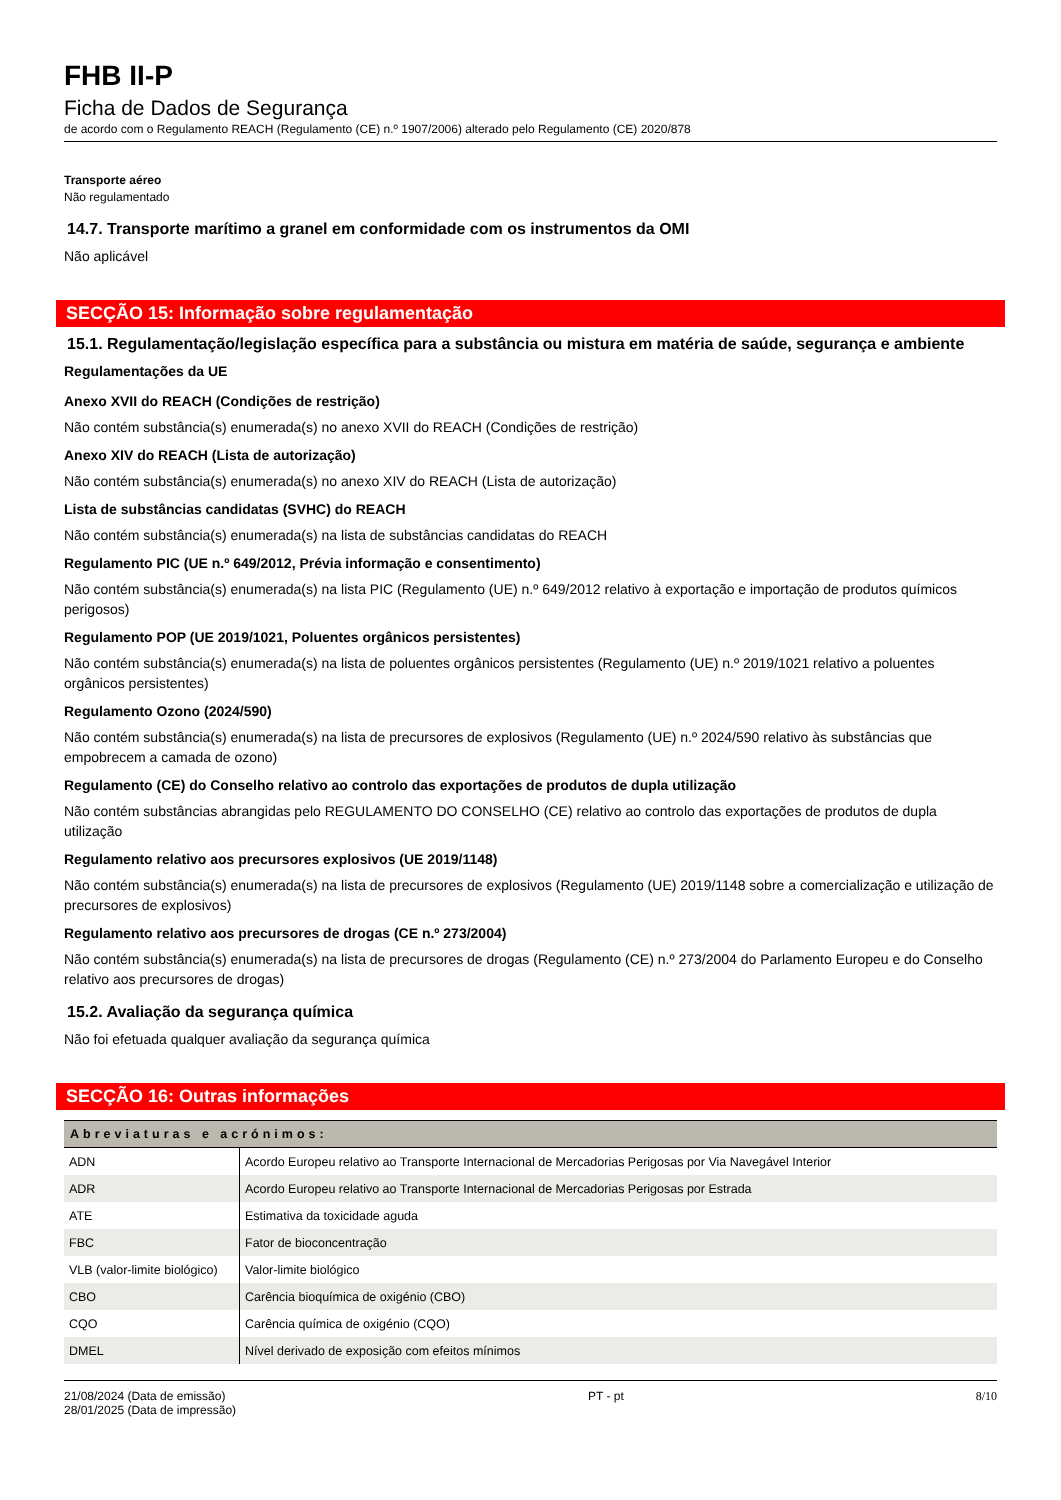FHB II-P
Ficha de Dados de Segurança
de acordo com o Regulamento REACH (Regulamento (CE) n.º 1907/2006) alterado pelo Regulamento (CE) 2020/878
Transporte aéreo
Não regulamentado
14.7. Transporte marítimo a granel em conformidade com os instrumentos da OMI
Não aplicável
SECÇÃO 15: Informação sobre regulamentação
15.1. Regulamentação/legislação específica para a substância ou mistura em matéria de saúde, segurança e ambiente
Regulamentações da UE
Anexo XVII do REACH (Condições de restrição)
Não contém substância(s) enumerada(s) no anexo XVII do REACH (Condições de restrição)
Anexo XIV do REACH (Lista de autorização)
Não contém substância(s) enumerada(s) no anexo XIV do REACH (Lista de autorização)
Lista de substâncias candidatas (SVHC) do REACH
Não contém substância(s) enumerada(s) na lista de substâncias candidatas do REACH
Regulamento PIC (UE n.º 649/2012, Prévia informação e consentimento)
Não contém substância(s) enumerada(s) na lista PIC (Regulamento (UE) n.º 649/2012 relativo à exportação e importação de produtos químicos perigosos)
Regulamento POP (UE 2019/1021, Poluentes orgânicos persistentes)
Não contém substância(s) enumerada(s) na lista de poluentes orgânicos persistentes (Regulamento (UE) n.º 2019/1021 relativo a poluentes orgânicos persistentes)
Regulamento Ozono (2024/590)
Não contém substância(s) enumerada(s) na lista de precursores de explosivos (Regulamento (UE) n.º 2024/590 relativo às substâncias que empobrecem a camada de ozono)
Regulamento (CE) do Conselho relativo ao controlo das exportações de produtos de dupla utilização
Não contém substâncias abrangidas pelo REGULAMENTO DO CONSELHO (CE) relativo ao controlo das exportações de produtos de dupla utilização
Regulamento relativo aos precursores explosivos (UE 2019/1148)
Não contém substância(s) enumerada(s) na lista de precursores de explosivos (Regulamento (UE) 2019/1148 sobre a comercialização e utilização de precursores de explosivos)
Regulamento relativo aos precursores de drogas (CE n.º 273/2004)
Não contém substância(s) enumerada(s) na lista de precursores de drogas (Regulamento (CE) n.º 273/2004 do Parlamento Europeu e do Conselho relativo aos precursores de drogas)
15.2. Avaliação da segurança química
Não foi efetuada qualquer avaliação da segurança química
SECÇÃO 16: Outras informações
| Abreviaturas e acrónimos: | |
| --- | --- |
| ADN | Acordo Europeu relativo ao Transporte Internacional de Mercadorias Perigosas por Via Navegável Interior |
| ADR | Acordo Europeu relativo ao Transporte Internacional de Mercadorias Perigosas por Estrada |
| ATE | Estimativa da toxicidade aguda |
| FBC | Fator de bioconcentração |
| VLB (valor-limite biológico) | Valor-limite biológico |
| CBO | Carência bioquímica de oxigénio (CBO) |
| CQO | Carência química de oxigénio (CQO) |
| DMEL | Nível derivado de exposição com efeitos mínimos |
21/08/2024 (Data de emissão)
28/01/2025 (Data de impressão)
PT - pt 8/10